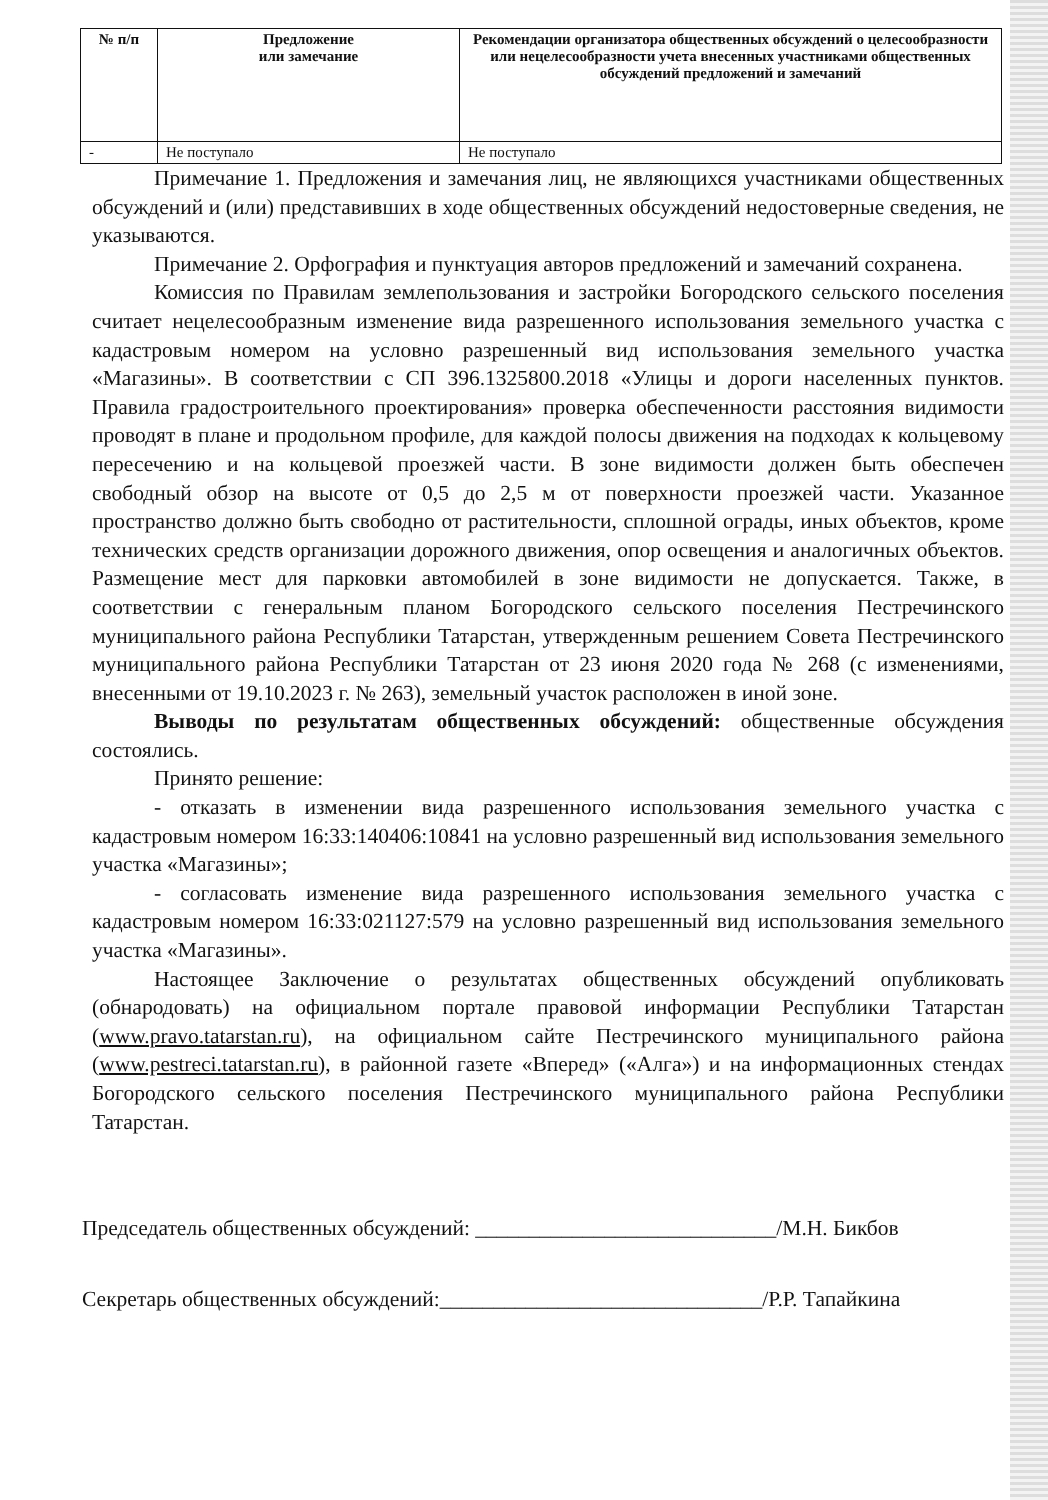| № п/п | Предложение или замечание | Рекомендации организатора общественных обсуждений о целесообразности или нецелесообразности учета внесенных участниками общественных обсуждений предложений и замечаний |
| --- | --- | --- |
| - | Не поступало | Не поступало |
Примечание 1. Предложения и замечания лиц, не являющихся участниками общественных обсуждений и (или) представивших в ходе общественных обсуждений недостоверные сведения, не указываются.
Примечание 2. Орфография и пунктуация авторов предложений и замечаний сохранена.
Комиссия по Правилам землепользования и застройки Богородского сельского поселения считает нецелесообразным изменение вида разрешенного использования земельного участка с кадастровым номером на условно разрешенный вид использования земельного участка «Магазины». В соответствии с СП 396.1325800.2018 «Улицы и дороги населенных пунктов. Правила градостроительного проектирования» проверка обеспеченности расстояния видимости проводят в плане и продольном профиле, для каждой полосы движения на подходах к кольцевому пересечению и на кольцевой проезжей части. В зоне видимости должен быть обеспечен свободный обзор на высоте от 0,5 до 2,5 м от поверхности проезжей части. Указанное пространство должно быть свободно от растительности, сплошной ограды, иных объектов, кроме технических средств организации дорожного движения, опор освещения и аналогичных объектов. Размещение мест для парковки автомобилей в зоне видимости не допускается. Также, в соответствии с генеральным планом Богородского сельского поселения Пестречинского муниципального района Республики Татарстан, утвержденным решением Совета Пестречинского муниципального района Республики Татарстан от 23 июня 2020 года № 268 (с изменениями, внесенными от 19.10.2023 г. № 263), земельный участок расположен в иной зоне.
Выводы по результатам общественных обсуждений: общественные обсуждения состоялись.
Принято решение:
- отказать в изменении вида разрешенного использования земельного участка с кадастровым номером 16:33:140406:10841 на условно разрешенный вид использования земельного участка «Магазины»;
- согласовать изменение вида разрешенного использования земельного участка с кадастровым номером 16:33:021127:579 на условно разрешенный вид использования земельного участка «Магазины».
Настоящее Заключение о результатах общественных обсуждений опубликовать (обнародовать) на официальном портале правовой информации Республики Татарстан (www.pravo.tatarstan.ru), на официальном сайте Пестречинского муниципального района (www.pestreci.tatarstan.ru), в районной газете «Вперед» («Алга») и на информационных стендах Богородского сельского поселения Пестречинского муниципального района Республики Татарстан.
Председатель общественных обсуждений: ____________________________/М.Н. Бикбов
Секретарь общественных обсуждений:______________________________/Р.Р. Тапайкина